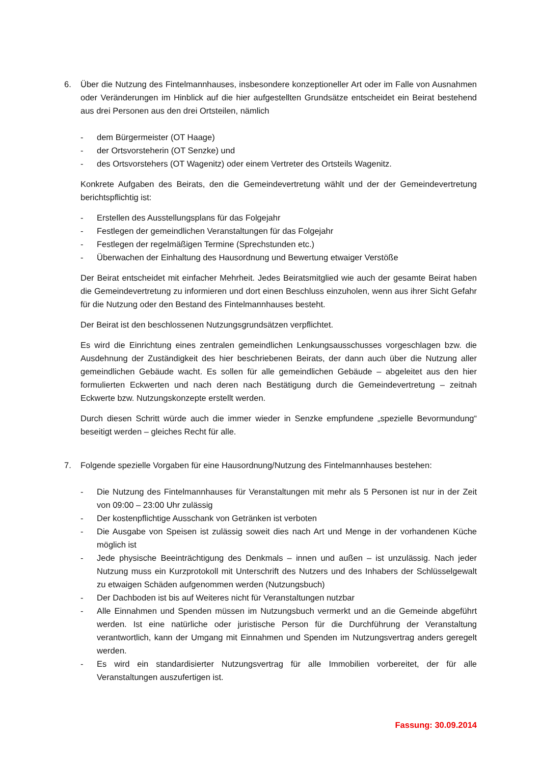6. Über die Nutzung des Fintelmannhauses, insbesondere konzeptioneller Art oder im Falle von Ausnahmen oder Veränderungen im Hinblick auf die hier aufgestellten Grundsätze entscheidet ein Beirat bestehend aus drei Personen aus den drei Ortsteilen, nämlich
- dem Bürgermeister (OT Haage)
- der Ortsvorsteherin (OT Senzke) und
- des Ortsvorstehers (OT Wagenitz) oder einem Vertreter des Ortsteils Wagenitz.
Konkrete Aufgaben des Beirats, den die Gemeindevertretung wählt und der der Gemeindevertretung berichtspflichtig ist:
- Erstellen des Ausstellungsplans für das Folgejahr
- Festlegen der gemeindlichen Veranstaltungen für das Folgejahr
- Festlegen der regelmäßigen Termine (Sprechstunden etc.)
- Überwachen der Einhaltung des Hausordnung und Bewertung etwaiger Verstöße
Der Beirat entscheidet mit einfacher Mehrheit. Jedes Beiratsmitglied wie auch der gesamte Beirat haben die Gemeindevertretung zu informieren und dort einen Beschluss einzuholen, wenn aus ihrer Sicht Gefahr für die Nutzung oder den Bestand des Fintelmannhauses besteht.
Der Beirat ist den beschlossenen Nutzungsgrundsätzen verpflichtet.
Es wird die Einrichtung eines zentralen gemeindlichen Lenkungsausschusses vorgeschlagen bzw. die Ausdehnung der Zuständigkeit des hier beschriebenen Beirats, der dann auch über die Nutzung aller gemeindlichen Gebäude wacht. Es sollen für alle gemeindlichen Gebäude – abgeleitet aus den hier formulierten Eckwerten und nach deren nach Bestätigung durch die Gemeindevertretung – zeitnah Eckwerte bzw. Nutzungskonzepte erstellt werden.
Durch diesen Schritt würde auch die immer wieder in Senzke empfundene „spezielle Bevormundung“ beseitigt werden – gleiches Recht für alle.
7. Folgende spezielle Vorgaben für eine Hausordnung/Nutzung des Fintelmannhauses bestehen:
- Die Nutzung des Fintelmannhauses für Veranstaltungen mit mehr als 5 Personen ist nur in der Zeit von 09:00 – 23:00 Uhr zulässig
- Der kostenpflichtige Ausschank von Getränken ist verboten
- Die Ausgabe von Speisen ist zulässig soweit dies nach Art und Menge in der vorhandenen Küche möglich ist
- Jede physische Beeinträchtigung des Denkmals – innen und außen – ist unzulässig. Nach jeder Nutzung muss ein Kurzprotokoll mit Unterschrift des Nutzers und des Inhabers der Schlüsselgewalt zu etwaigen Schäden aufgenommen werden (Nutzungsbuch)
- Der Dachboden ist bis auf Weiteres nicht für Veranstaltungen nutzbar
- Alle Einnahmen und Spenden müssen im Nutzungsbuch vermerkt und an die Gemeinde abgeführt werden. Ist eine natürliche oder juristische Person für die Durchführung der Veranstaltung verantwortlich, kann der Umgang mit Einnahmen und Spenden im Nutzungsvertrag anders geregelt werden.
- Es wird ein standardisierter Nutzungsvertrag für alle Immobilien vorbereitet, der für alle Veranstaltungen auszufertigen ist.
Fassung: 30.09.2014